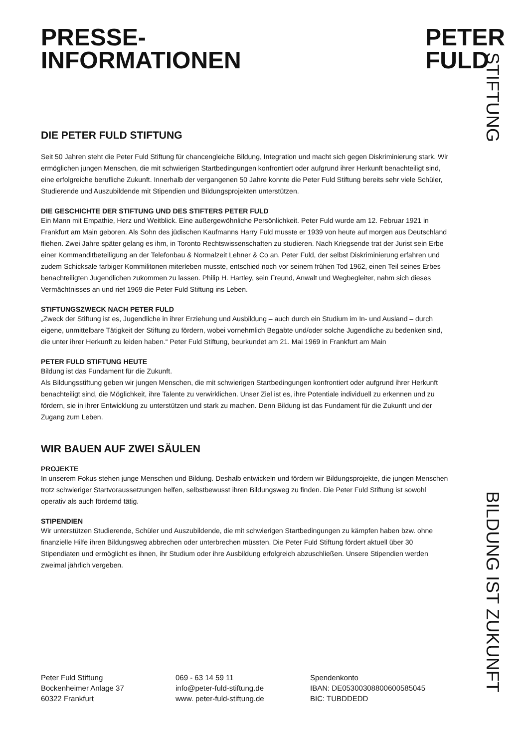PRESSE-
INFORMATIONEN
DIE PETER FULD STIFTUNG
Seit 50 Jahren steht die Peter Fuld Stiftung für chancengleiche Bildung, Integration und macht sich gegen Diskriminierung stark. Wir ermöglichen jungen Menschen, die mit schwierigen Startbedingungen konfrontiert oder aufgrund ihrer Herkunft benachteiligt sind, eine erfolgreiche berufliche Zukunft. Innerhalb der vergangenen 50 Jahre konnte die Peter Fuld Stiftung bereits sehr viele Schüler, Studierende und Auszubildende mit Stipendien und Bildungsprojekten unterstützen.
DIE GESCHICHTE DER STIFTUNG UND DES STIFTERS PETER FULD
Ein Mann mit Empathie, Herz und Weitblick. Eine außergewöhnliche Persönlichkeit. Peter Fuld wurde am 12. Februar 1921 in Frankfurt am Main geboren. Als Sohn des jüdischen Kaufmanns Harry Fuld musste er 1939 von heute auf morgen aus Deutschland fliehen. Zwei Jahre später gelang es ihm, in Toronto Rechtswissenschaften zu studieren. Nach Kriegsende trat der Jurist sein Erbe einer Kommanditbeteiligung an der Telefonbau & Normalzeit Lehner & Co an. Peter Fuld, der selbst Diskriminierung erfahren und zudem Schicksale farbiger Kommilitonen miterleben musste, entschied noch vor seinem frühen Tod 1962, einen Teil seines Erbes benachteiligten Jugendlichen zukommen zu lassen. Philip H. Hartley, sein Freund, Anwalt und Wegbegleiter, nahm sich dieses Vermächtnisses an und rief 1969 die Peter Fuld Stiftung ins Leben.
STIFTUNGSZWECK NACH PETER FULD
„Zweck der Stiftung ist es, Jugendliche in ihrer Erziehung und Ausbildung – auch durch ein Studium im In- und Ausland – durch eigene, unmittelbare Tätigkeit der Stiftung zu fördern, wobei vornehmlich Begabte und/oder solche Jugendliche zu bedenken sind, die unter ihrer Herkunft zu leiden haben.“ Peter Fuld Stiftung, beurkundet am 21. Mai 1969 in Frankfurt am Main
PETER FULD STIFTUNG HEUTE
Bildung ist das Fundament für die Zukunft.
Als Bildungsstiftung geben wir jungen Menschen, die mit schwierigen Startbedingungen konfrontiert oder aufgrund ihrer Herkunft benachteiligt sind, die Möglichkeit, ihre Talente zu verwirklichen. Unser Ziel ist es, ihre Potentiale individuell zu erkennen und zu fördern, sie in ihrer Entwicklung zu unterstützen und stark zu machen. Denn Bildung ist das Fundament für die Zukunft und der Zugang zum Leben.
WIR BAUEN AUF ZWEI SÄULEN
PROJEKTE
In unserem Fokus stehen junge Menschen und Bildung. Deshalb entwickeln und fördern wir Bildungsprojekte, die jungen Menschen trotz schwieriger Startvoraussetzungen helfen, selbstbewusst ihren Bildungsweg zu finden. Die Peter Fuld Stiftung ist sowohl operativ als auch fördernd tätig.
STIPENDIEN
Wir unterstützen Studierende, Schüler und Auszubildende, die mit schwierigen Startbedingungen zu kämpfen haben bzw. ohne finanzielle Hilfe ihren Bildungsweg abbrechen oder unterbrechen müssten. Die Peter Fuld Stiftung fördert aktuell über 30 Stipendiaten und ermöglicht es ihnen, ihr Studium oder ihre Ausbildung erfolgreich abzuschließen. Unsere Stipendien werden zweimal jährlich vergeben.
PETER
FULD
STIFTUNG
BILDUNG IST ZUKUNFT
Peter Fuld Stiftung
Bockenheimer Anlage 37
60322 Frankfurt
069 - 63 14 59 11
info@peter-fuld-stiftung.de
www. peter-fuld-stiftung.de
Spendenkonto
IBAN: DE05300308800600585045
BIC: TUBDDEDD